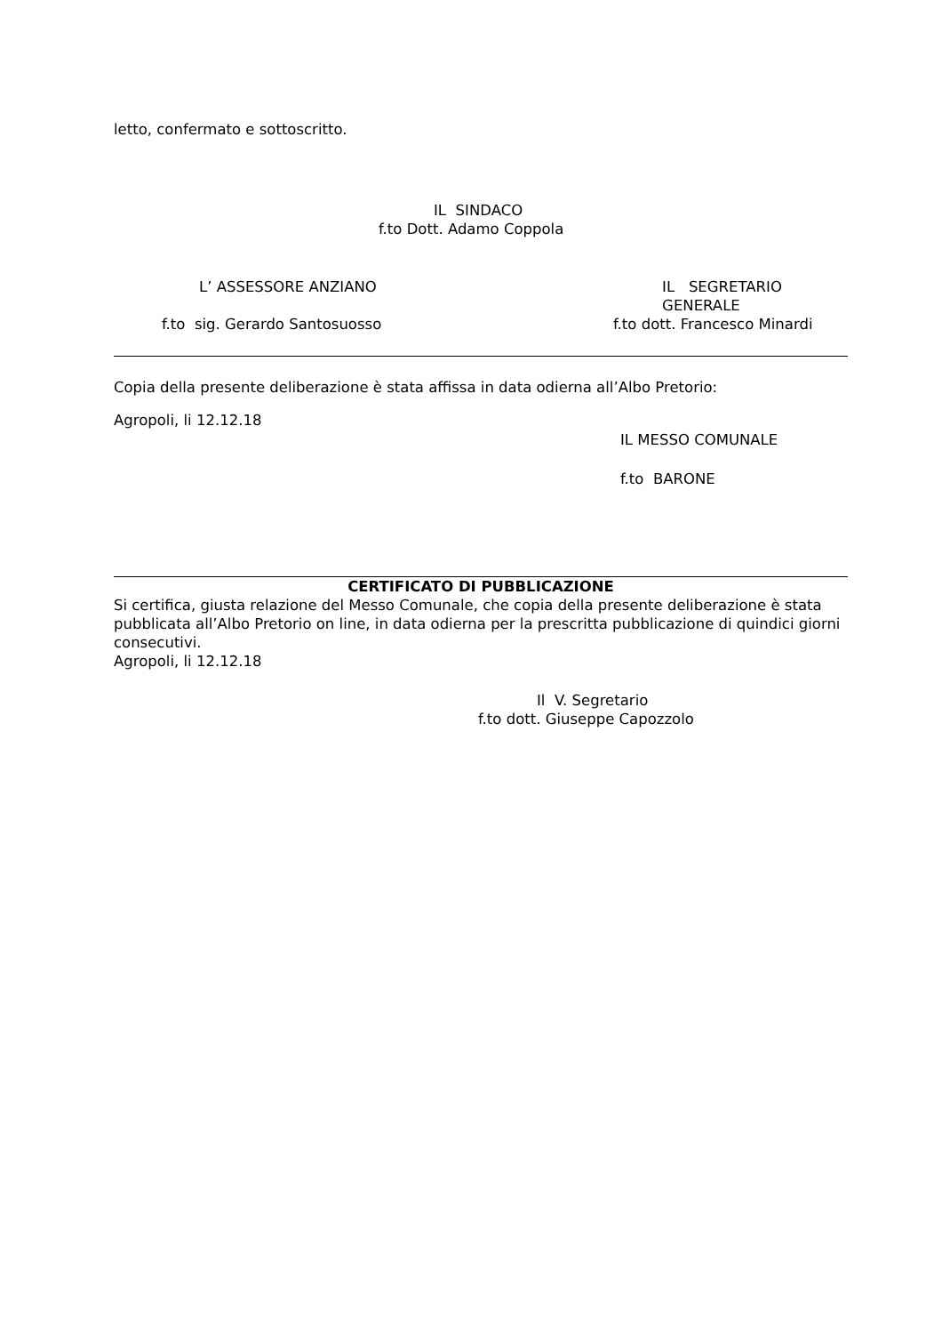letto, confermato e sottoscritto.
IL SINDACO
f.to Dott. Adamo Coppola
L’ ASSESSORE ANZIANO IL SEGRETARIO GENERALE
f.to sig. Gerardo Santosuosso f.to dott. Francesco Minardi
Copia della presente deliberazione è stata affissa in data odierna all’Albo Pretorio:
Agropoli, li 12.12.18
IL MESSO COMUNALE
f.to BARONE
CERTIFICATO DI PUBBLICAZIONE
Si certifica, giusta relazione del Messo Comunale, che copia della presente deliberazione è stata pubblicata all’Albo Pretorio on line, in data odierna per la prescritta pubblicazione di quindici giorni consecutivi.
Agropoli, li 12.12.18
Il V. Segretario
f.to dott. Giuseppe Capozzolo